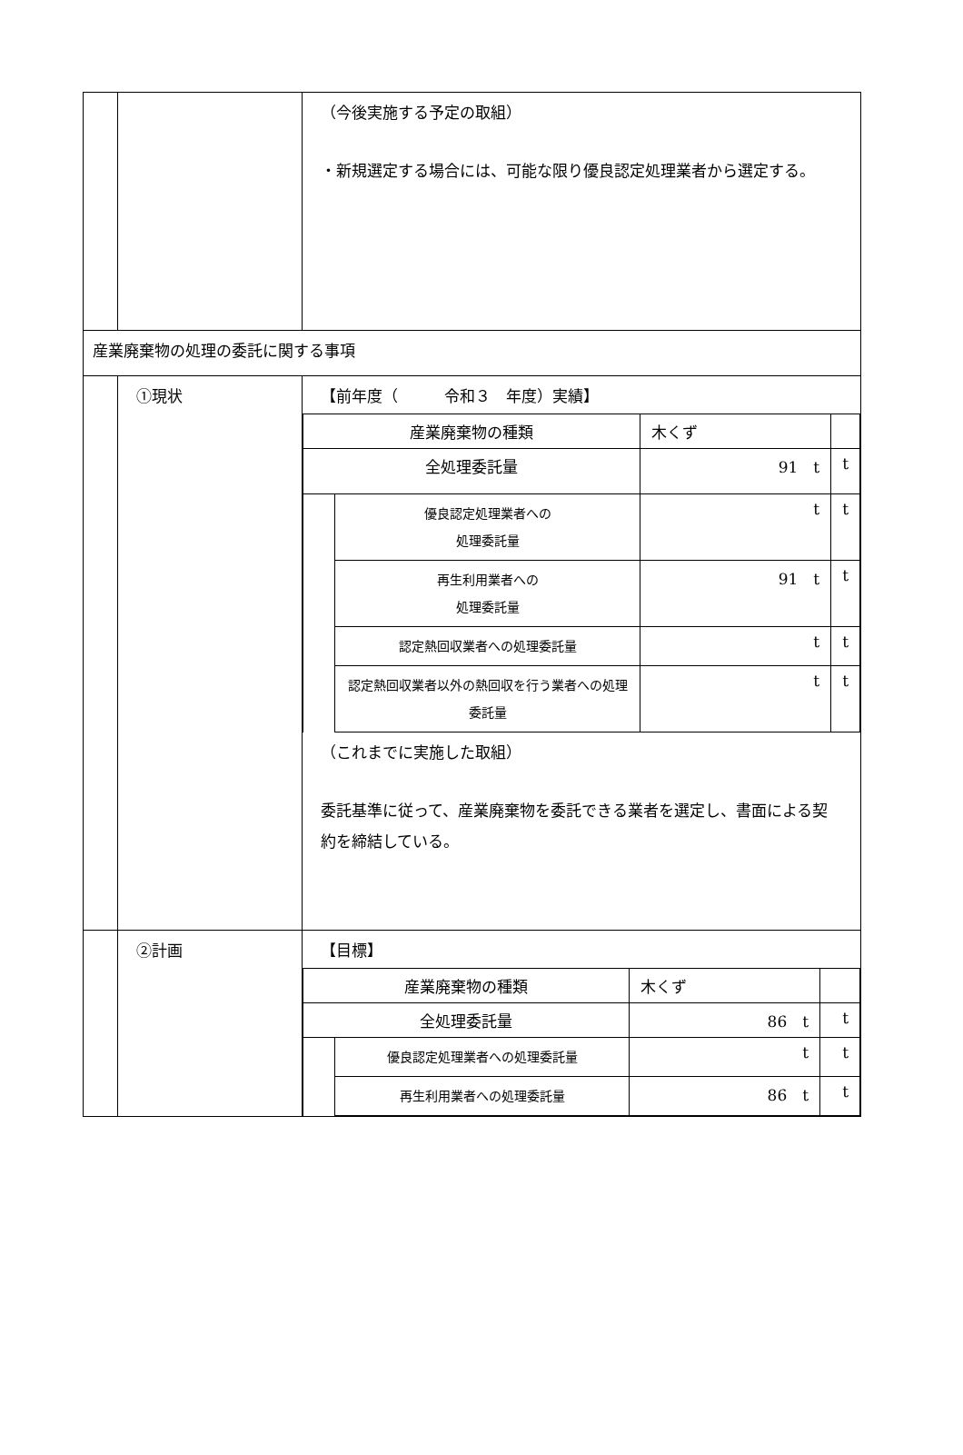| | | （今後実施する予定の取組） ・新規選定する場合には、可能な限り優良認定処理業者から選定する。 |
| 産業廃棄物の処理の委託に関する事項 | | |
| | ①現状 | 【前年度（ 令和３ 年度）実績】 / 産業廃棄物の種類 / / 木くず / / / 全処理委託量 / / 91 t / t / / / 優良認定処理業者への 処理委託量 / t / t / / / 再生利用業者への 処理委託量 / 91 t / t / / / 認定熱回収業者への処理委託量 / t / t / / / 認定熱回収業者以外の熱回収を行う業者への処理委託量 / t / t / （これまでに実施した取組） 委託基準に従って、産業廃棄物を委託できる業者を選定し、書面による契約を締結している。 |
| | ②計画 | 【目標】 / 産業廃棄物の種類 / / 木くず / / / 全処理委託量 / / 86 t / t / / / 優良認定処理業者への処理委託量 / t / t / / / 再生利用業者への処理委託量 / 86 t / t / |